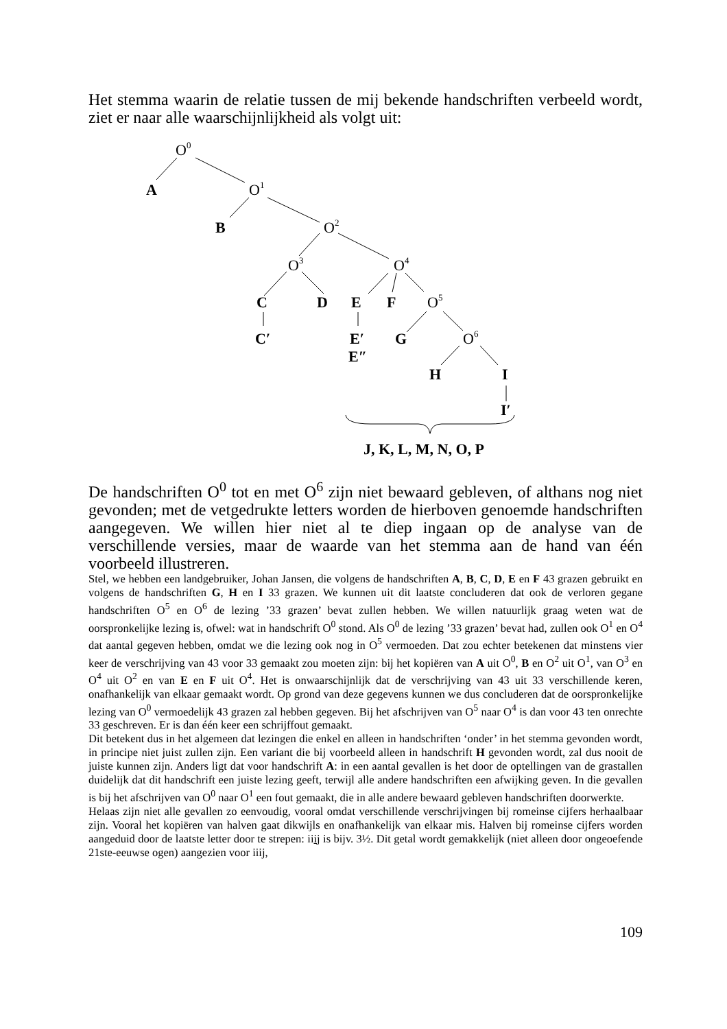Het stemma waarin de relatie tussen de mij bekende handschriften verbeeld wordt, ziet er naar alle waarschijnlijkheid als volgt uit:
O0
A
O1
B
O2
O3
O4
C
D
E
F
O5
C′
E′
G
O6
E″
H
I
I′
J, K, L, M, N, O, P
De handschriften O<sup>0</sup> tot en met O<sup>6</sup> zijn niet bewaard gebleven, of althans nog niet gevonden; met de vetgedrukte letters worden de hierboven genoemde handschriften aangegeven. We willen hier niet al te diep ingaan op de analyse van de verschillende versies, maar de waarde van het stemma aan de hand van één voorbeeld illustreren.
Stel, we hebben een landgebruiker, Johan Jansen, die volgens de handschriften A, B, C, D, E en F 43 grazen gebruikt en volgens de handschriften G, H en I 33 grazen. We kunnen uit dit laatste concluderen dat ook de verloren gegane handschriften O<sup>5</sup> en O<sup>6</sup> de lezing ’33 grazen’ bevat zullen hebben. We willen natuurlijk graag weten wat de oorspronkelijke lezing is, ofwel: wat in handschrift O<sup>0</sup> stond. Als O<sup>0</sup> de lezing ’33 grazen’ bevat had, zullen ook O<sup>1</sup> en O<sup>4</sup> dat aantal gegeven hebben, omdat we die lezing ook nog in O<sup>5</sup> vermoeden. Dat zou echter betekenen dat minstens vier keer de verschrijving van 43 voor 33 gemaakt zou moeten zijn: bij het kopiëren van A uit O<sup>0</sup>, B en O<sup>2</sup> uit O<sup>1</sup>, van O<sup>3</sup> en O<sup>4</sup> uit O<sup>2</sup> en van E en F uit O<sup>4</sup>. Het is onwaarschijnlijk dat de verschrijving van 43 uit 33 verschillende keren, onafhankelijk van elkaar gemaakt wordt. Op grond van deze gegevens kunnen we dus concluderen dat de oorspronkelijke lezing van O<sup>0</sup> vermoedelijk 43 grazen zal hebben gegeven. Bij het afschrijven van O<sup>5</sup> naar O<sup>4</sup> is dan voor 43 ten onrechte 33 geschreven. Er is dan één keer een schrijffout gemaakt.
Dit betekent dus in het algemeen dat lezingen die enkel en alleen in handschriften ‘onder’ in het stemma gevonden wordt, in principe niet juist zullen zijn. Een variant die bij voorbeeld alleen in handschrift H gevonden wordt, zal dus nooit de juiste kunnen zijn. Anders ligt dat voor handschrift A: in een aantal gevallen is het door de optellingen van de grastallen duidelijk dat dit handschrift een juiste lezing geeft, terwijl alle andere handschriften een afwijking geven. In die gevallen is bij het afschrijven van O<sup>0</sup> naar O<sup>1</sup> een fout gemaakt, die in alle andere bewaard gebleven handschriften doorwerkte.
Helaas zijn niet alle gevallen zo eenvoudig, vooral omdat verschillende verschrijvingen bij romeinse cijfers herhaalbaar zijn. Vooral het kopiëren van halven gaat dikwijls en onafhankelijk van elkaar mis. Halven bij romeinse cijfers worden aangeduid door de laatste letter door te strepen: iiij is bijv. 3½. Dit getal wordt gemakkelijk (niet alleen door ongeoefende 21ste-eeuwse ogen) aangezien voor iiij,
109